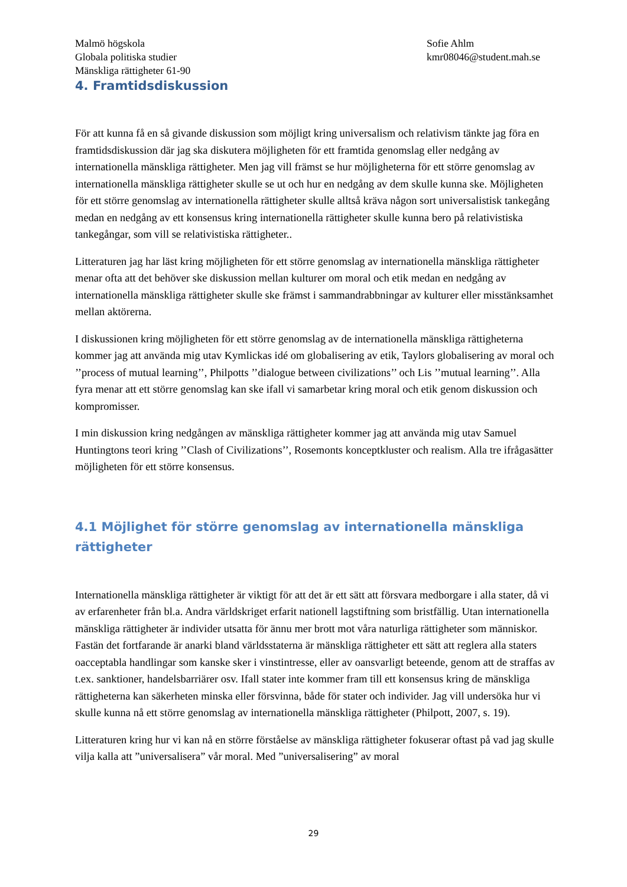Malmö högskola
Globala politiska studier
Mänskliga rättigheter 61-90
Sofie Ahlm
kmr08046@student.mah.se
4. Framtidsdiskussion
För att kunna få en så givande diskussion som möjligt kring universalism och relativism tänkte jag föra en framtidsdiskussion där jag ska diskutera möjligheten för ett framtida genomslag eller nedgång av internationella mänskliga rättigheter. Men jag vill främst se hur möjligheterna för ett större genomslag av internationella mänskliga rättigheter skulle se ut och hur en nedgång av dem skulle kunna ske. Möjligheten för ett större genomslag av internationella rättigheter skulle alltså kräva någon sort universalistisk tankegång medan en nedgång av ett konsensus kring internationella rättigheter skulle kunna bero på relativistiska tankegångar, som vill se relativistiska rättigheter..
Litteraturen jag har läst kring möjligheten för ett större genomslag av internationella mänskliga rättigheter menar ofta att det behöver ske diskussion mellan kulturer om moral och etik medan en nedgång av internationella mänskliga rättigheter skulle ske främst i sammandrabbningar av kulturer eller misstänksamhet mellan aktörerna.
I diskussionen kring möjligheten för ett större genomslag av de internationella mänskliga rättigheterna kommer jag att använda mig utav Kymlickas idé om globalisering av etik, Taylors globalisering av moral och ’’process of mutual learning’’, Philpotts ’’dialogue between civilizations’’ och Lis ’’mutual learning’’. Alla fyra menar att ett större genomslag kan ske ifall vi samarbetar kring moral och etik genom diskussion och kompromisser.
I min diskussion kring nedgången av mänskliga rättigheter kommer jag att använda mig utav Samuel Huntingtons teori kring ’’Clash of Civilizations’’, Rosemonts konceptkluster och realism. Alla tre ifrågasätter möjligheten för ett större konsensus.
4.1 Möjlighet för större genomslag av internationella mänskliga rättigheter
Internationella mänskliga rättigheter är viktigt för att det är ett sätt att försvara medborgare i alla stater, då vi av erfarenheter från bl.a. Andra världskriget erfarit nationell lagstiftning som bristfällig. Utan internationella mänskliga rättigheter är individer utsatta för ännu mer brott mot våra naturliga rättigheter som människor. Fastän det fortfarande är anarki bland världsstaterna är mänskliga rättigheter ett sätt att reglera alla staters oacceptabla handlingar som kanske sker i vinstintresse, eller av oansvarligt beteende, genom att de straffas av t.ex. sanktioner, handelsbarriärer osv. Ifall stater inte kommer fram till ett konsensus kring de mänskliga rättigheterna kan säkerheten minska eller försvinna, både för stater och individer. Jag vill undersöka hur vi skulle kunna nå ett större genomslag av internationella mänskliga rättigheter (Philpott, 2007, s. 19).
Litteraturen kring hur vi kan nå en större förståelse av mänskliga rättigheter fokuserar oftast på vad jag skulle vilja kalla att ”universalisera” vår moral. Med ”universalisering” av moral
29